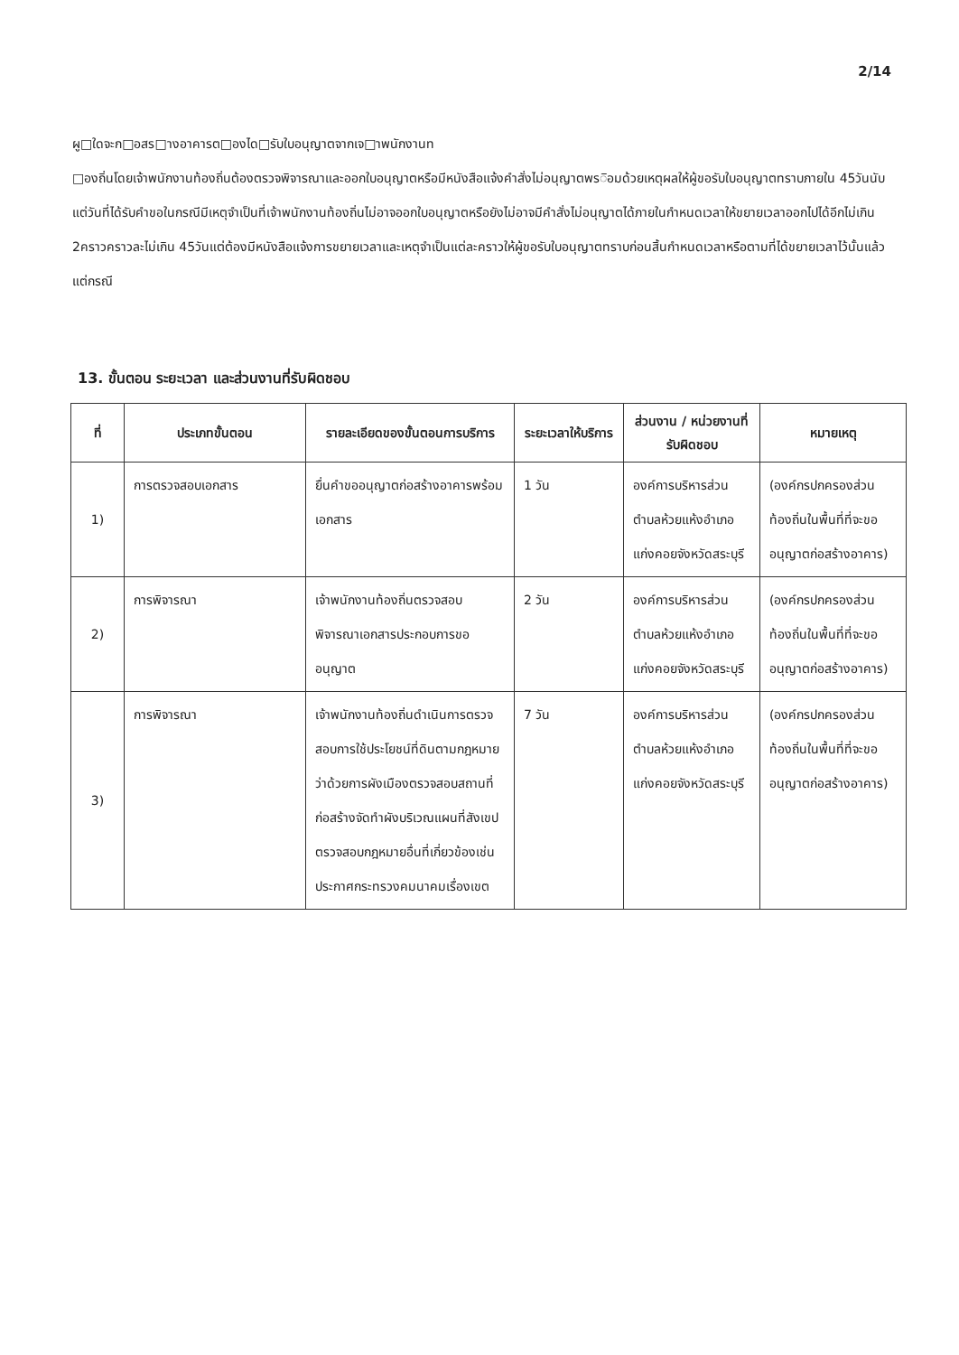2/14
ผู□ใดจะก□อสร□างอาคารต□องได□รับใบอนุญาตจากเจ□าพนักงานท
□องถิ่นโดยเจ้าพนักงานท้องถิ่นต้องตรวจพิจารณาและออกใบอนุญาตหรือมีหนังสือแจ้งคำสั่งไม่อนุญาตพร◌ิอมด้วยเหตุผลให้ผู้ขอรับใบอนุญาตทราบภายใน 45วันนับแต่วันที่ได้รับคำขอในกรณีมีเหตุจำเป็นที่เจ้าพนักงานท้องถิ่นไม่อาจออกใบอนุญาตหรือยังไม่อาจมีคำสั่งไม่อนุญาตได้ภายในกำหนดเวลาให้ขยายเวลาออกไปได้อีกไม่เกิน 2คราวคราวละไม่เกิน 45วันแต่ต้องมีหนังสือแจ้งการขยายเวลาและเหตุจำเป็นแต่ละคราวให้ผู้ขอรับใบอนุญาตทราบก่อนสิ้นกำหนดเวลาหรือตามที่ได้ขยายเวลาไว้นั้นแล้วแต่กรณี
13. ขั้นตอน ระยะเวลา และส่วนงานที่รับผิดชอบ
| ที่ | ประเภทขั้นตอน | รายละเอียดของขั้นตอนการบริการ | ระยะเวลาให้บริการ | ส่วนงาน / หน่วยงานที่รับผิดชอบ | หมายเหตุ |
| --- | --- | --- | --- | --- | --- |
| 1) | การตรวจสอบเอกสาร | ยื่นคำขออนุญาตก่อสร้างอาคารพร้อมเอกสาร | 1 วัน | องค์การบริหารส่วนตำบลห้วยแห้งอำเภอแก่งคอยจังหวัดสระบุรี | (องค์กรปกครองส่วนท้องถิ่นในพื้นที่ที่จะขออนุญาตก่อสร้างอาคาร) |
| 2) | การพิจารณา | เจ้าพนักงานท้องถิ่นตรวจสอบพิจารณาเอกสารประกอบการขออนุญาต | 2 วัน | องค์การบริหารส่วนตำบลห้วยแห้งอำเภอแก่งคอยจังหวัดสระบุรี | (องค์กรปกครองส่วนท้องถิ่นในพื้นที่ที่จะขออนุญาตก่อสร้างอาคาร) |
| 3) | การพิจารณา | เจ้าพนักงานท้องถิ่นดำเนินการตรวจสอบการใช้ประโยชน์ที่ดินตามกฎหมายว่าด้วยการผังเมืองตรวจสอบสถานที่ก่อสร้างจัดทำผังบริเวณแผนที่สังเขปตรวจสอบกฎหมายอื่นที่เกี่ยวข้องเช่นประกาศกระทรวงคมนาคมเรื่องเขต | 7 วัน | องค์การบริหารส่วนตำบลห้วยแห้งอำเภอแก่งคอยจังหวัดสระบุรี | (องค์กรปกครองส่วนท้องถิ่นในพื้นที่ที่จะขออนุญาตก่อสร้างอาคาร) |